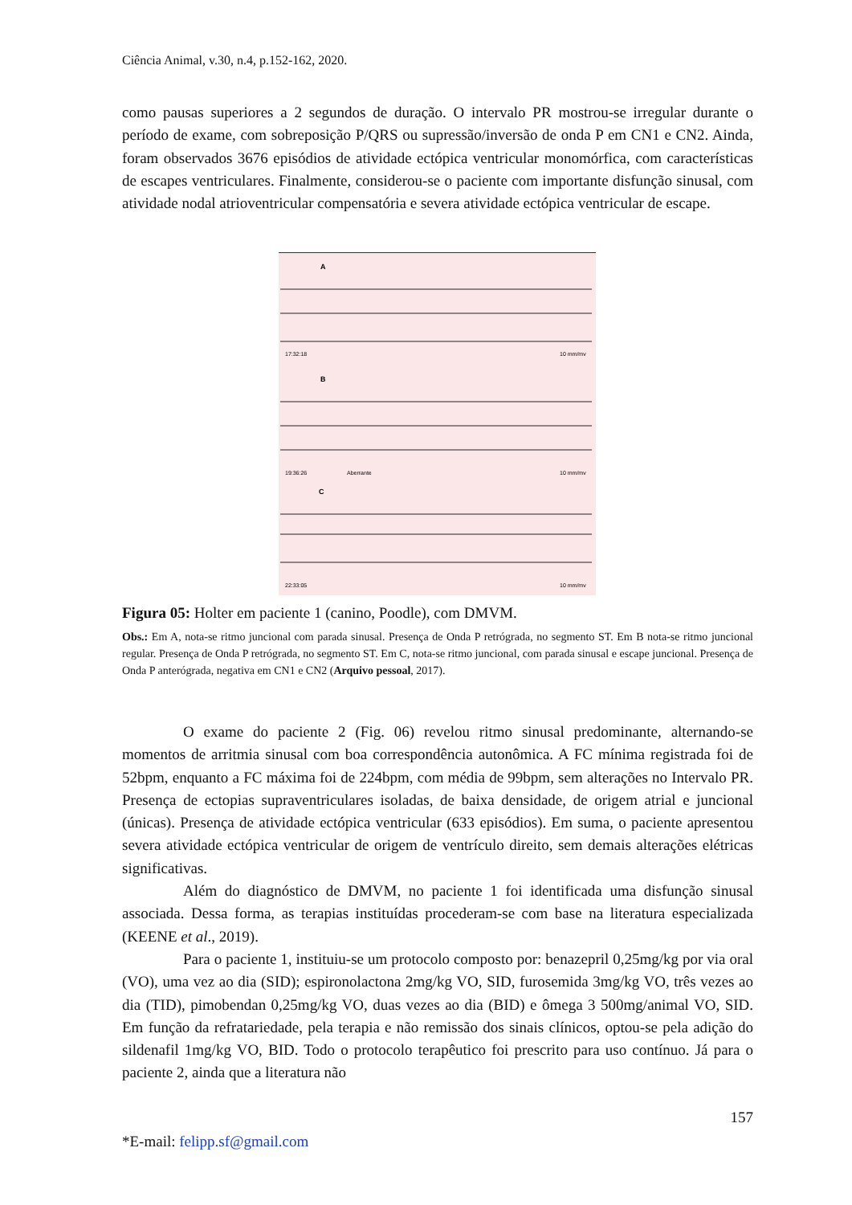Ciência Animal, v.30, n.4, p.152-162, 2020.
como pausas superiores a 2 segundos de duração. O intervalo PR mostrou-se irregular durante o período de exame, com sobreposição P/QRS ou supressão/inversão de onda P em CN1 e CN2. Ainda, foram observados 3676 episódios de atividade ectópica ventricular monomórfica, com características de escapes ventriculares. Finalmente, considerou-se o paciente com importante disfunção sinusal, com atividade nodal atrioventricular compensatória e severa atividade ectópica ventricular de escape.
A
17:32:18
10 mm/mv
B
19:36:26
Aberrante
10 mm/mv
C
22:33:05
10 mm/mv
Figura 05: Holter em paciente 1 (canino, Poodle), com DMVM.
Obs.: Em A, nota-se ritmo juncional com parada sinusal. Presença de Onda P retrógrada, no segmento ST. Em B nota-se ritmo juncional regular. Presença de Onda P retrógrada, no segmento ST. Em C, nota-se ritmo juncional, com parada sinusal e escape juncional. Presença de Onda P anterógrada, negativa em CN1 e CN2 (Arquivo pessoal, 2017).
O exame do paciente 2 (Fig. 06) revelou ritmo sinusal predominante, alternando-se momentos de arritmia sinusal com boa correspondência autonômica. A FC mínima registrada foi de 52bpm, enquanto a FC máxima foi de 224bpm, com média de 99bpm, sem alterações no Intervalo PR. Presença de ectopias supraventriculares isoladas, de baixa densidade, de origem atrial e juncional (únicas). Presença de atividade ectópica ventricular (633 episódios). Em suma, o paciente apresentou severa atividade ectópica ventricular de origem de ventrículo direito, sem demais alterações elétricas significativas.
Além do diagnóstico de DMVM, no paciente 1 foi identificada uma disfunção sinusal associada. Dessa forma, as terapias instituídas procederam-se com base na literatura especializada (KEENE et al., 2019).
Para o paciente 1, instituiu-se um protocolo composto por: benazepril 0,25mg/kg por via oral (VO), uma vez ao dia (SID); espironolactona 2mg/kg VO, SID, furosemida 3mg/kg VO, três vezes ao dia (TID), pimobendan 0,25mg/kg VO, duas vezes ao dia (BID) e ômega 3 500mg/animal VO, SID. Em função da refratariedade, pela terapia e não remissão dos sinais clínicos, optou-se pela adição do sildenafil 1mg/kg VO, BID. Todo o protocolo terapêutico foi prescrito para uso contínuo. Já para o paciente 2, ainda que a literatura não
157
*E-mail: felipp.sf@gmail.com